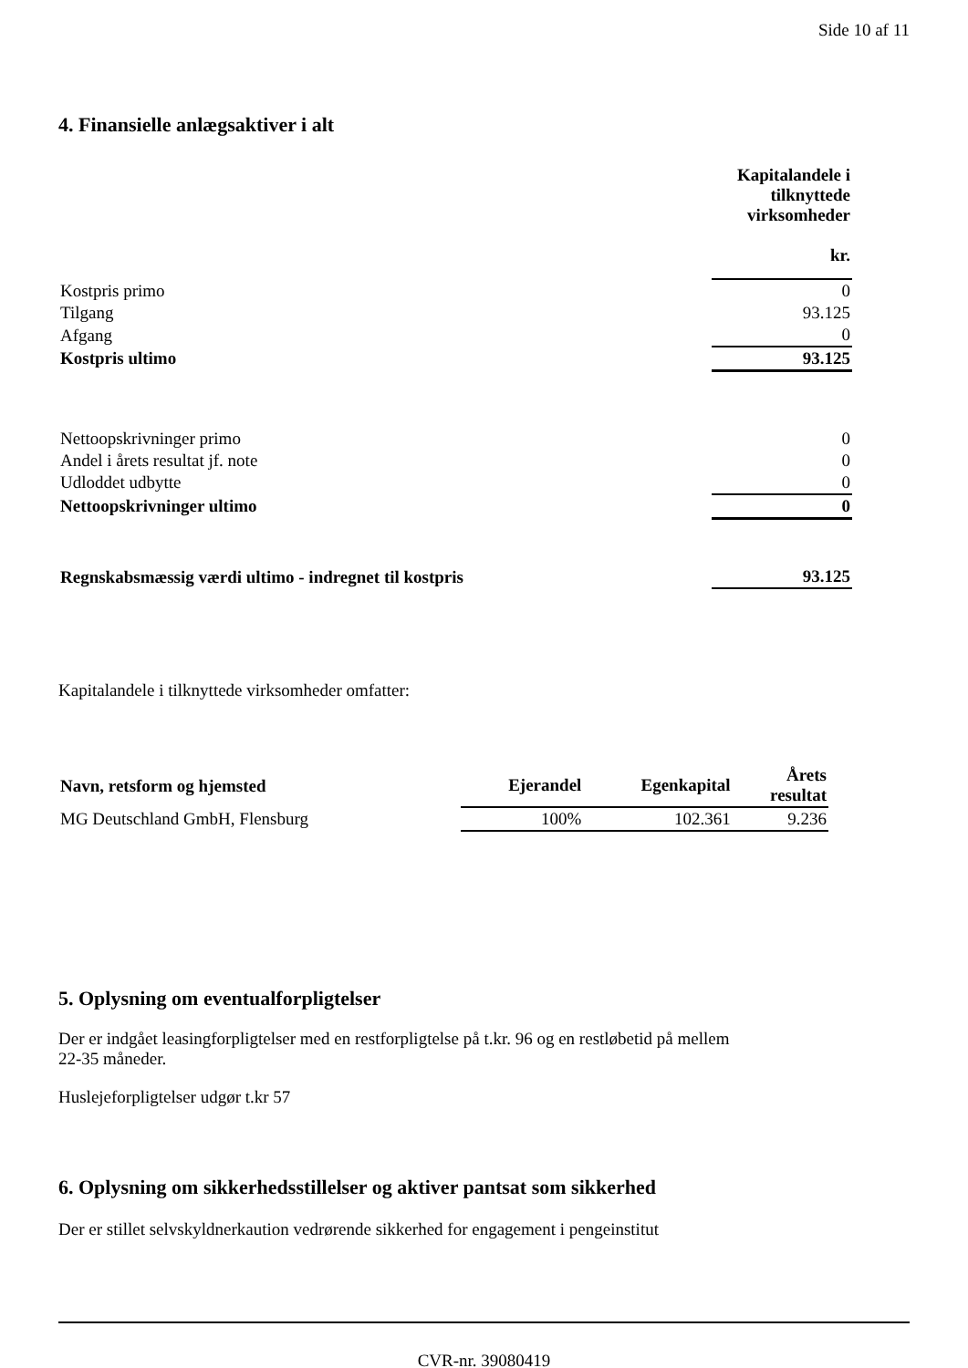Side 10 af 11
4. Finansielle anlægsaktiver i alt
| | Kapitalandele i tilknyttede virksomheder kr. |
| Kostpris primo | 0 |
| Tilgang | 93.125 |
| Afgang | 0 |
| Kostpris ultimo | 93.125 |
| Nettoopskrivninger primo | 0 |
| Andel i årets resultat jf. note | 0 |
| Udloddet udbytte | 0 |
| Nettoopskrivninger ultimo | 0 |
| Regnskabsmæssig værdi ultimo - indregnet til kostpris | 93.125 |
Kapitalandele i tilknyttede virksomheder omfatter:
| Navn, retsform og hjemsted | Ejerandel | Egenkapital | Årets resultat |
| --- | --- | --- | --- |
| MG Deutschland GmbH, Flensburg | 100% | 102.361 | 9.236 |
5. Oplysning om eventualforpligtelser
Der er indgået leasingforpligtelser med en restforpligtelse på t.kr. 96 og en restløbetid på mellem
22-35 måneder.
Huslejeforpligtelser udgør t.kr 57
6. Oplysning om sikkerhedsstillelser og aktiver pantsat som sikkerhed
Der er stillet selvskyldnerkaution vedrørende sikkerhed for engagement i pengeinstitut
CVR-nr. 39080419